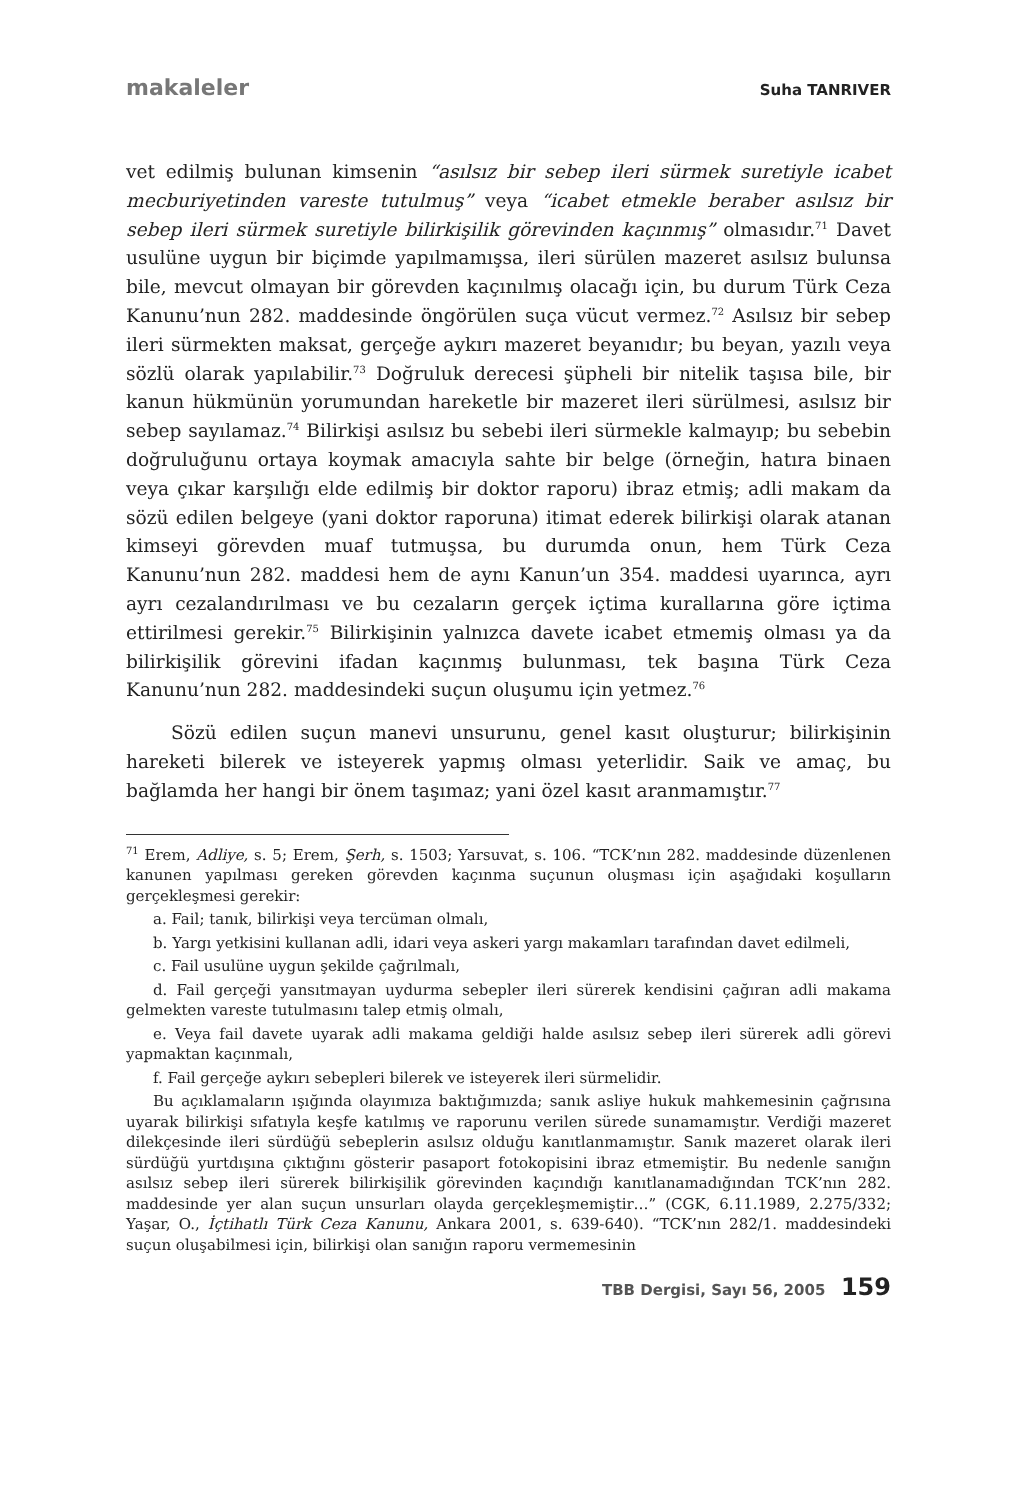makaleler Suha TANRIVER
vet edilmiş bulunan kimsenin “asılsız bir sebep ileri sürmek suretiyle icabet mecburiyetinden vareste tutulmuş” veya “icabet etmekle beraber asılsız bir sebep ileri sürmek suretiyle bilirkişilik görevinden kaçınmış” olmasıdır.<sup>71</sup> Davet usulüne uygun bir biçimde yapılmamışsa, ileri sürülen mazeret asılsız bulunsa bile, mevcut olmayan bir görevden kaçınılmış olacağı için, bu durum Türk Ceza Kanunu’nun 282. maddesinde öngörülen suça vücut vermez.<sup>72</sup> Asılsız bir sebep ileri sürmekten maksat, gerçeğe aykırı mazeret beyanıdır; bu beyan, yazılı veya sözlü olarak yapılabilir.<sup>73</sup> Doğruluk derecesi şüpheli bir nitelik taşısa bile, bir kanun hükmünün yorumundan hareketle bir mazeret ileri sürülmesi, asılsız bir sebep sayılamaz.<sup>74</sup> Bilirkişi asılsız bu sebebi ileri sürmekle kalmayıp; bu sebebin doğruluğunu ortaya koymak amacıyla sahte bir belge (örneğin, hatıra binaen veya çıkar karşılığı elde edilmiş bir doktor raporu) ibraz etmiş; adli makam da sözü edilen belgeye (yani doktor raporuna) itimat ederek bilirkişi olarak atanan kimseyi görevden muaf tutmuşsa, bu durumda onun, hem Türk Ceza Kanunu’nun 282. maddesi hem de aynı Kanun’un 354. maddesi uyarınca, ayrı ayrı cezalandırılması ve bu cezaların gerçek içtima kurallarına göre içtima ettirilmesi gerekir.<sup>75</sup> Bilirkişinin yalnızca davete icabet etmemiş olması ya da bilirkişilik görevini ifadan kaçınmış bulunması, tek başına Türk Ceza Kanunu’nun 282. maddesindeki suçun oluşumu için yetmez.<sup>76</sup>
Sözü edilen suçun manevi unsurunu, genel kasıt oluşturur; bilirkişinin hareketi bilerek ve isteyerek yapmış olması yeterlidir. Saik ve amaç, bu bağlamda her hangi bir önem taşımaz; yani özel kasıt aranmamıştır.<sup>77</sup>
<sup>71</sup> Erem, Adliye, s. 5; Erem, Şerh, s. 1503; Yarsuvat, s. 106. “TCK’nın 282. maddesinde düzenlenen kanunen yapılması gereken görevden kaçınma suçunun oluşması için aşağıdaki koşulların gerçekleşmesi gerekir:
a. Fail; tanık, bilirkişi veya tercüman olmalı,
b. Yargı yetkisini kullanan adli, idari veya askeri yargı makamları tarafından davet edilmeli,
c. Fail usulüne uygun şekilde çağrılmalı,
d. Fail gerçeği yansıtmayan uydurma sebepler ileri sürerek kendisini çağıran adli makama gelmekten vareste tutulmasını talep etmiş olmalı,
e. Veya fail davete uyarak adli makama geldiği halde asılsız sebep ileri sürerek adli görevi yapmaktan kaçınmalı,
f. Fail gerçeğe aykırı sebepleri bilerek ve isteyerek ileri sürmelidir.
Bu açıklamaların ışığında olayımıza baktığımızda; sanık asliye hukuk mahkemesinin çağrısına uyarak bilirkişi sıfatıyla keşfe katılmış ve raporunu verilen sürede sunamamıştır. Verdiği mazeret dilekçesinde ileri sürdüğü sebeplerin asılsız olduğu kanıtlanmamıştır. Sanık mazeret olarak ileri sürdüğü yurtdışına çıktığını gösterir pasaport fotokopisini ibraz etmemiştir. Bu nedenle sanığın asılsız sebep ileri sürerek bilirkişilik görevinden kaçındığı kanıtlanamadığından TCK’nın 282. maddesinde yer alan suçun unsurları olayda gerçekleşmemiştir…” (CGK, 6.11.1989, 2.275/332; Yaşar, O., İçtihatlı Türk Ceza Kanunu, Ankara 2001, s. 639-640). “TCK’nın 282/1. maddesindeki suçun oluşabilmesi için, bilirkişi olan sanığın raporu vermemesinin
TBB Dergisi, Sayı 56, 2005 159